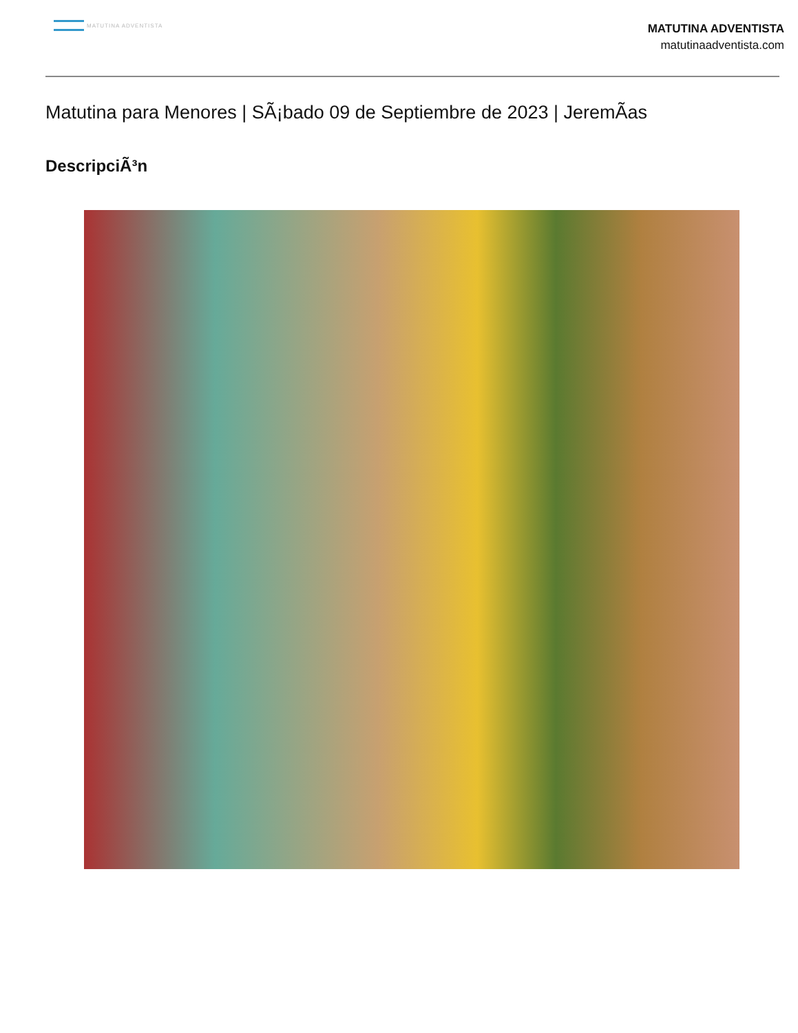MATUTINA ADVENTISTA
MATUTINA ADVENTISTA
matutinaadventista.com
Matutina para Menores | SÃ¡bado 09 de Septiembre de 2023 | JeremÃas
DescripciÃ³n